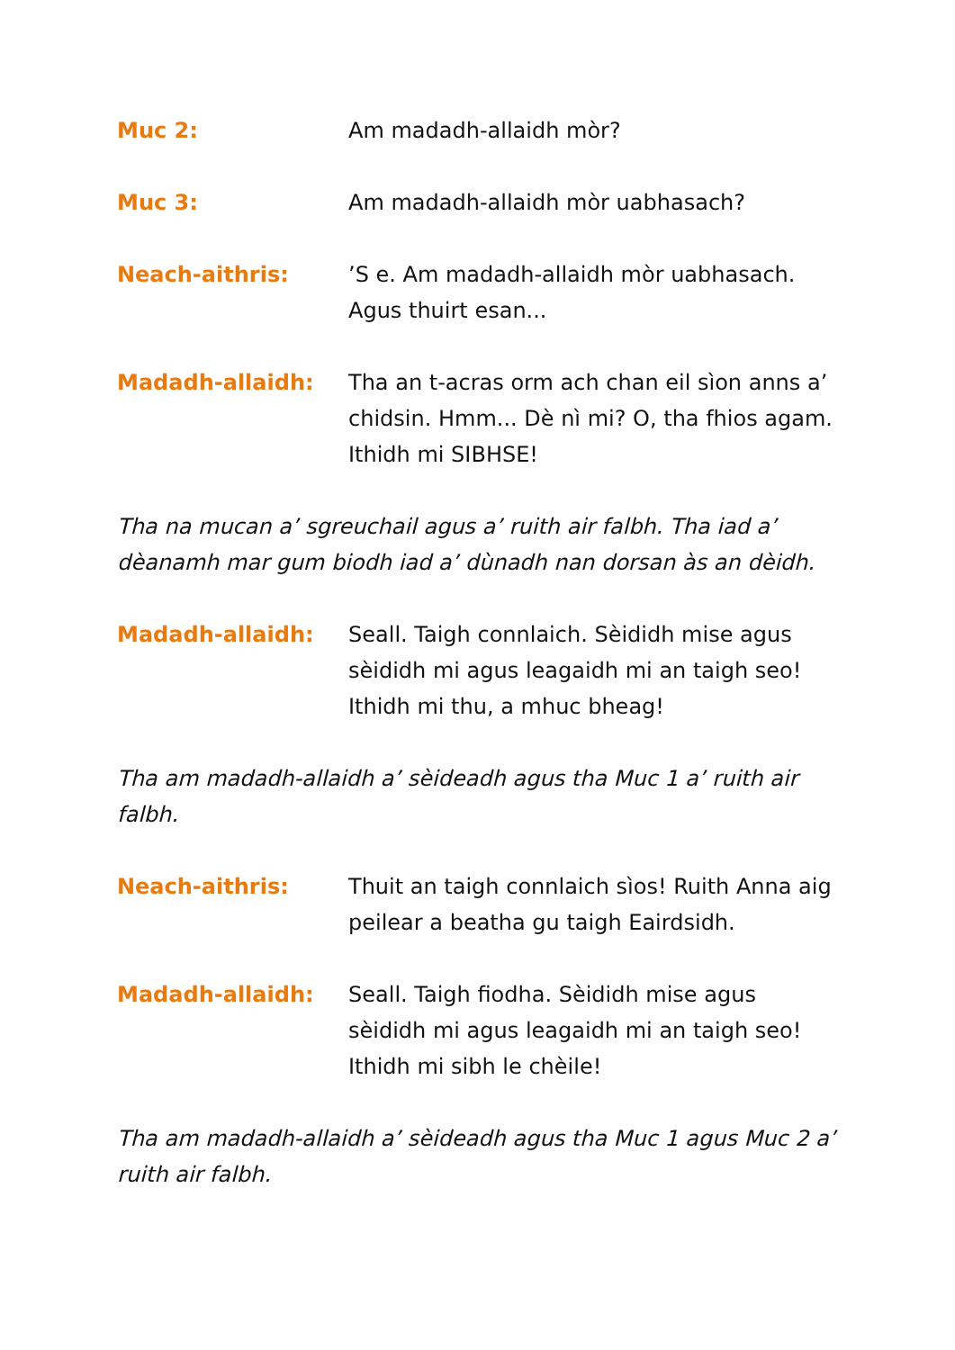Muc 2: Am madadh-allaidh mòr?
Muc 3: Am madadh-allaidh mòr uabhasach?
Neach-aithris: ’S e. Am madadh-allaidh mòr uabhasach. Agus thuirt esan...
Madadh-allaidh: Tha an t-acras orm ach chan eil sìon anns a’ chidsin. Hmm... Dè nì mi? O, tha fhios agam. Ithidh mi SIBHSE!
Tha na mucan a’ sgreuchail agus a’ ruith air falbh. Tha iad a’ dèanamh mar gum biodh iad a’ dùnadh nan dorsan às an dèidh.
Madadh-allaidh: Seall. Taigh connlaich. Sèididh mise agus sèididh mi agus leagaidh mi an taigh seo! Ithidh mi thu, a mhuc bheag!
Tha am madadh-allaidh a’ sèideadh agus tha Muc 1 a’ ruith air falbh.
Neach-aithris: Thuit an taigh connlaich sìos! Ruith Anna aig peilear a beatha gu taigh Eairdsidh.
Madadh-allaidh: Seall. Taigh fiodha. Sèididh mise agus sèididh mi agus leagaidh mi an taigh seo! Ithidh mi sibh le chèile!
Tha am madadh-allaidh a’ sèideadh agus tha Muc 1 agus Muc 2 a’ ruith air falbh.